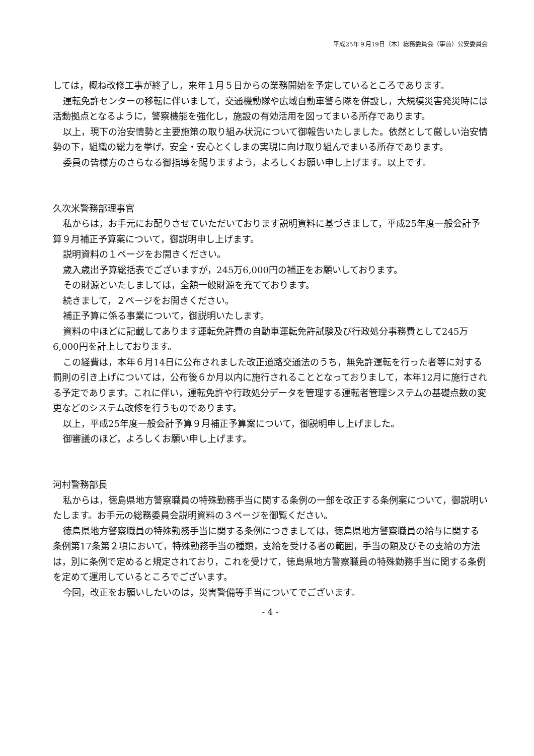平成25年９月19日（木）総務委員会（事前）公安委員会
しては，概ね改修工事が終了し，来年１月５日からの業務開始を予定しているところであります。
運転免許センターの移転に伴いまして，交通機動隊や広域自動車警ら隊を併設し，大規模災害発災時には活動拠点となるように，警察機能を強化し，施設の有効活用を図ってまいる所存であります。
以上，現下の治安情勢と主要施策の取り組み状況について御報告いたしました。依然として厳しい治安情勢の下，組織の総力を挙げ，安全・安心とくしまの実現に向け取り組んでまいる所存であります。
委員の皆様方のさらなる御指導を賜りますよう，よろしくお願い申し上げます。以上です。
久次米警務部理事官
私からは，お手元にお配りさせていただいております説明資料に基づきまして，平成25年度一般会計予算９月補正予算案について，御説明申し上げます。
説明資料の１ページをお開きください。
歳入歳出予算総括表でございますが，245万6,000円の補正をお願いしております。
その財源といたしましては，全額一般財源を充てております。
続きまして，２ページをお開きください。
補正予算に係る事業について，御説明いたします。
資料の中ほどに記載してあります運転免許費の自動車運転免許試験及び行政処分事務費として245万6,000円を計上しております。
この経費は，本年６月14日に公布されました改正道路交通法のうち，無免許運転を行った者等に対する罰則の引き上げについては，公布後６か月以内に施行されることとなっておりまして，本年12月に施行される予定であります。これに伴い，運転免許や行政処分データを管理する運転者管理システムの基礎点数の変更などのシステム改修を行うものであります。
以上，平成25年度一般会計予算９月補正予算案について，御説明申し上げました。
御審議のほど，よろしくお願い申し上げます。
河村警務部長
私からは，徳島県地方警察職員の特殊勤務手当に関する条例の一部を改正する条例案について，御説明いたします。お手元の総務委員会説明資料の３ページを御覧ください。
徳島県地方警察職員の特殊勤務手当に関する条例につきましては，徳島県地方警察職員の給与に関する条例第17条第２項において，特殊勤務手当の種類，支給を受ける者の範囲，手当の額及びその支給の方法は，別に条例で定めると規定されており，これを受けて，徳島県地方警察職員の特殊勤務手当に関する条例を定めて運用しているところでございます。
今回，改正をお願いしたいのは，災害警備等手当についてでございます。
- 4 -